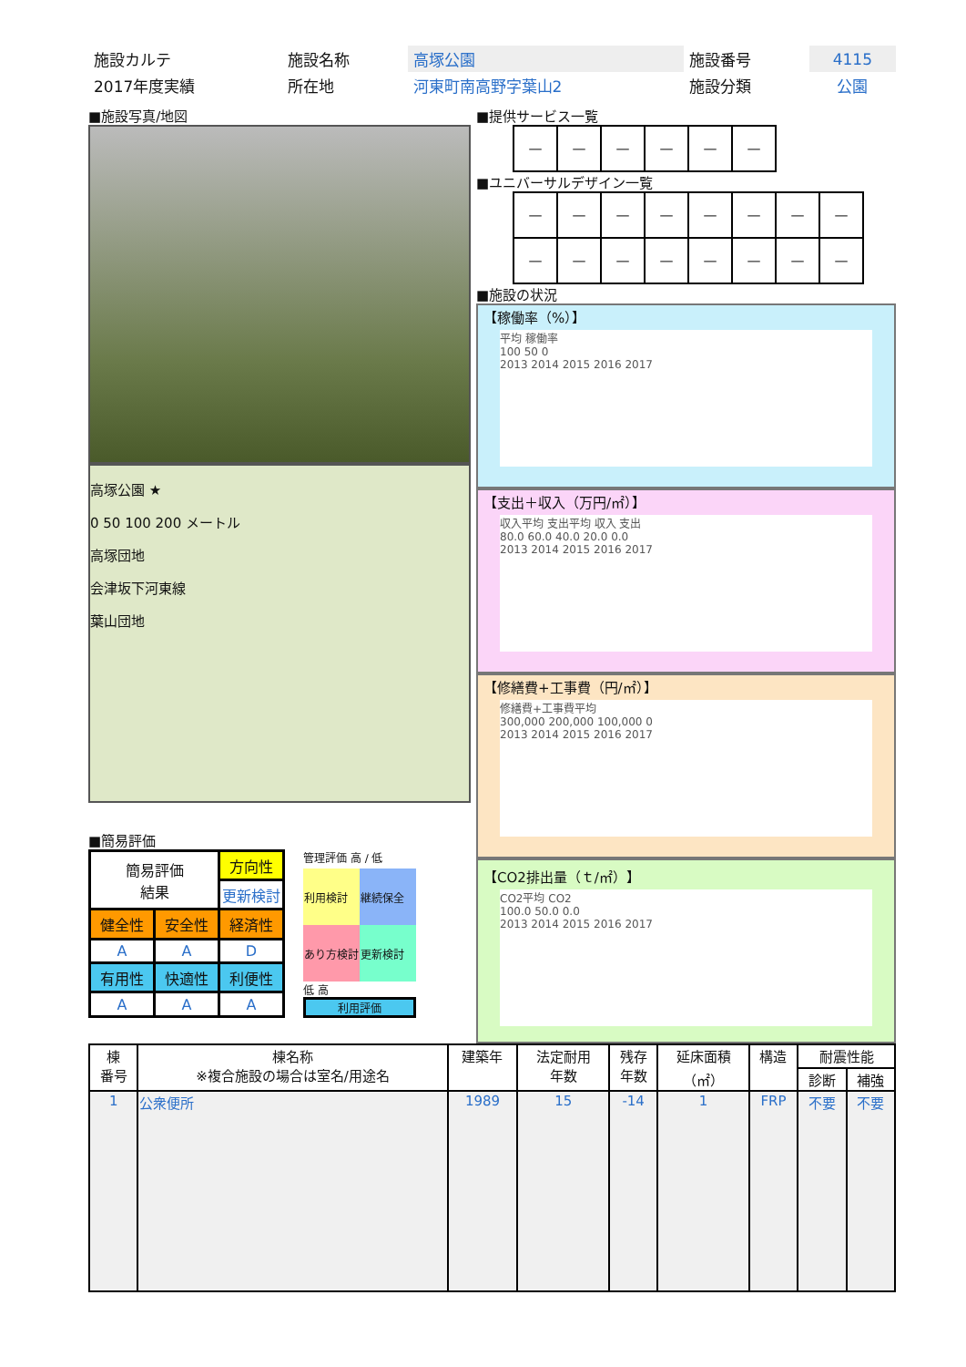| 施設カルテ | 施設名称 | 高塚公園 | 施設番号 | 4115 |
| 2017年度実績 | 所在地 | 河東町南高野字葉山2 | 施設分類 | 公園 |
■施設写真/地図
高塚公園 ★
0 50 100 200 メートル
高塚団地
会津坂下河東線
葉山団地
■簡易評価
| 簡易評価 結果 | | 方向性 |
| | | 更新検討 |
| 健全性 | 安全性 | 経済性 |
| A | A | D |
| 有用性 | 快適性 | 利便性 |
| A | A | A |
管理評価 高 / 低
| 利用検討 | 継続保全 |
| あり方検討 | 更新検討 |
低 高
利用評価
■提供サービス一覧
| — | — | — | — | — | — |
■ユニバーサルデザイン一覧
| — | — | — | — | — | — | — | — |
| — | — | — | — | — | — | — | — |
■施設の状況
【稼働率（%）】
平均 稼働率
100 50 0
2013 2014 2015 2016 2017
【支出＋収入（万円/㎡）】
収入平均 支出平均 収入 支出
80.0 60.0 40.0 20.0 0.0
2013 2014 2015 2016 2017
【修繕費+工事費（円/㎡）】
修繕費+工事費平均
300,000 200,000 100,000 0
2013 2014 2015 2016 2017
【CO2排出量（ｔ/㎡）】
CO2平均 CO2
100.0 50.0 0.0
2013 2014 2015 2016 2017
| 棟 番号 | 棟名称 ※複合施設の場合は室名/用途名 | 建築年 | 法定耐用 年数 | 残存 年数 | 延床面積 （㎡） | 構造 | 耐震性能 | |
| --- | --- | --- | --- | --- | --- | --- | --- | --- |
| | | | | | | | 診断 | 補強 |
| 1 | 公衆便所 | 1989 | 15 | -14 | 1 | FRP | 不要 | 不要 |